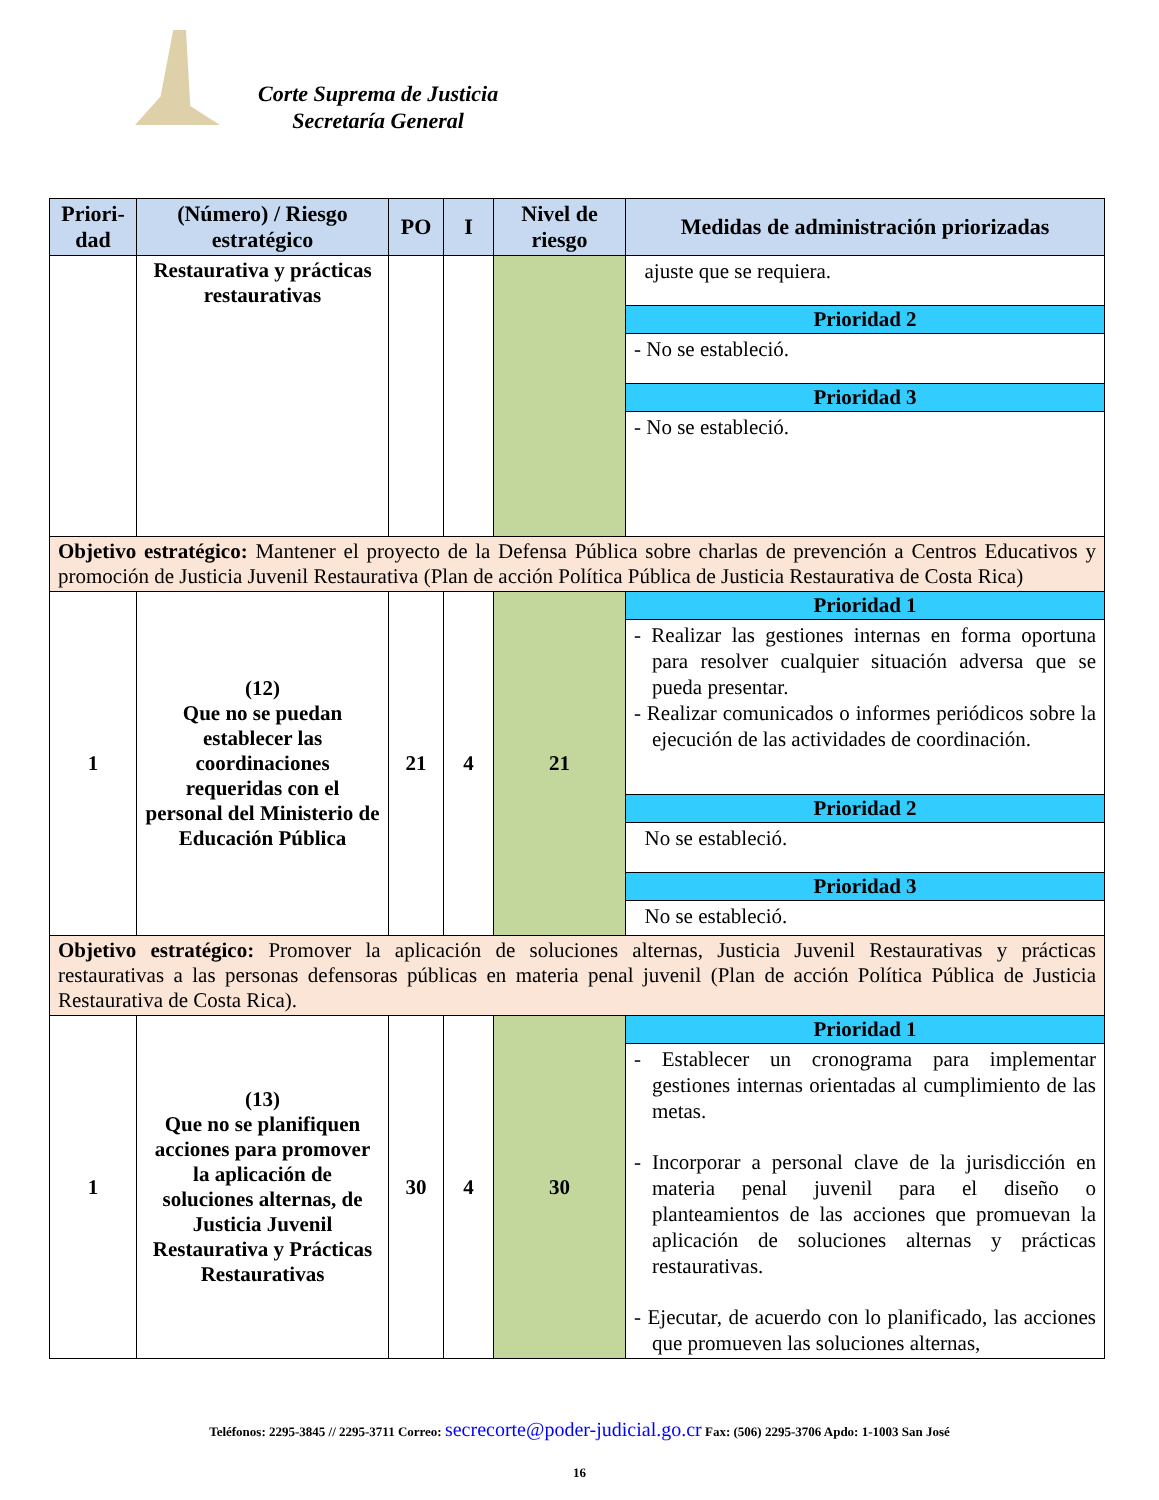Corte Suprema de Justicia
Secretaría General
| Priori-dad | (Número) / Riesgo estratégico | PO | I | Nivel de riesgo | Medidas de administración priorizadas |
| --- | --- | --- | --- | --- | --- |
| | Restaurativa y prácticas restaurativas | | | | ajuste que se requiera. |
| | | | | | Prioridad 2 |
| | | | | | - No se estableció. |
| | | | | | Prioridad 3 |
| | | | | | - No se estableció. |
| Objetivo estratégico: Mantener el proyecto de la Defensa Pública sobre charlas de prevención a Centros Educativos y promoción de Justicia Juvenil Restaurativa (Plan de acción Política Pública de Justicia Restaurativa de Costa Rica) | | | | | |
| 1 | (12) Que no se puedan establecer las coordinaciones requeridas con el personal del Ministerio de Educación Pública | 21 | 4 | 21 | Prioridad 1 |
| | | | | | - Realizar las gestiones internas en forma oportuna para resolver cualquier situación adversa que se pueda presentar. - Realizar comunicados o informes periódicos sobre la ejecución de las actividades de coordinación. |
| | | | | | Prioridad 2 |
| | | | | | No se estableció. |
| | | | | | Prioridad 3 |
| | | | | | No se estableció. |
| Objetivo estratégico: Promover la aplicación de soluciones alternas, Justicia Juvenil Restaurativas y prácticas restaurativas a las personas defensoras públicas en materia penal juvenil (Plan de acción Política Pública de Justicia Restaurativa de Costa Rica). | | | | | |
| 1 | (13) Que no se planifiquen acciones para promover la aplicación de soluciones alternas, de Justicia Juvenil Restaurativa y Prácticas Restaurativas | 30 | 4 | 30 | Prioridad 1 |
| | | | | | - Establecer un cronograma para implementar gestiones internas orientadas al cumplimiento de las metas. - Incorporar a personal clave de la jurisdicción en materia penal juvenil para el diseño o planteamientos de las acciones que promuevan la aplicación de soluciones alternas y prácticas restaurativas. - Ejecutar, de acuerdo con lo planificado, las acciones que promueven las soluciones alternas, |
Teléfonos: 2295-3845 // 2295-3711 Correo: secrecorte@poder-judicial.go.cr Fax: (506) 2295-3706 Apdo: 1-1003 San José
16